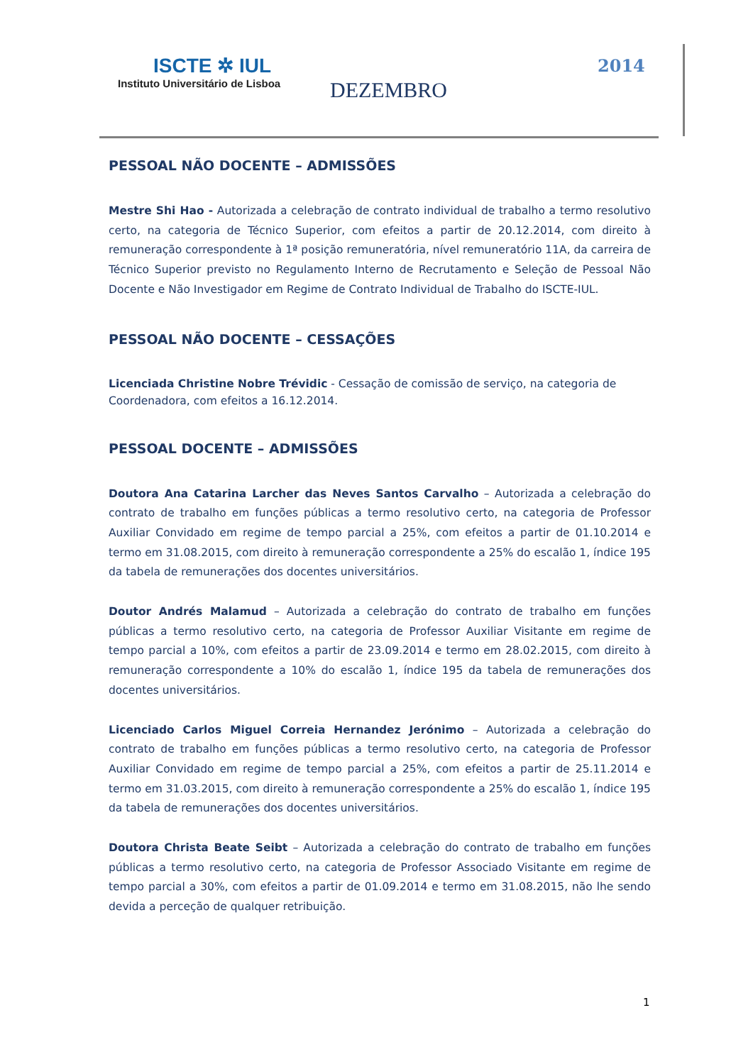ISCTE ✲ IUL
Instituto Universitário de Lisboa
DEZEMBRO
2014
PESSOAL NÃO DOCENTE – ADMISSÕES
Mestre Shi Hao - Autorizada a celebração de contrato individual de trabalho a termo resolutivo certo, na categoria de Técnico Superior, com efeitos a partir de 20.12.2014, com direito à remuneração correspondente à 1ª posição remuneratória, nível remuneratório 11A, da carreira de Técnico Superior previsto no Regulamento Interno de Recrutamento e Seleção de Pessoal Não Docente e Não Investigador em Regime de Contrato Individual de Trabalho do ISCTE-IUL.
PESSOAL NÃO DOCENTE – CESSAÇÕES
Licenciada Christine Nobre Trévidic - Cessação de comissão de serviço, na categoria de Coordenadora, com efeitos a 16.12.2014.
PESSOAL DOCENTE – ADMISSÕES
Doutora Ana Catarina Larcher das Neves Santos Carvalho – Autorizada a celebração do contrato de trabalho em funções públicas a termo resolutivo certo, na categoria de Professor Auxiliar Convidado em regime de tempo parcial a 25%, com efeitos a partir de 01.10.2014 e termo em 31.08.2015, com direito à remuneração correspondente a 25% do escalão 1, índice 195 da tabela de remunerações dos docentes universitários.
Doutor Andrés Malamud – Autorizada a celebração do contrato de trabalho em funções públicas a termo resolutivo certo, na categoria de Professor Auxiliar Visitante em regime de tempo parcial a 10%, com efeitos a partir de 23.09.2014 e termo em 28.02.2015, com direito à remuneração correspondente a 10% do escalão 1, índice 195 da tabela de remunerações dos docentes universitários.
Licenciado Carlos Miguel Correia Hernandez Jerónimo – Autorizada a celebração do contrato de trabalho em funções públicas a termo resolutivo certo, na categoria de Professor Auxiliar Convidado em regime de tempo parcial a 25%, com efeitos a partir de 25.11.2014 e termo em 31.03.2015, com direito à remuneração correspondente a 25% do escalão 1, índice 195 da tabela de remunerações dos docentes universitários.
Doutora Christa Beate Seibt – Autorizada a celebração do contrato de trabalho em funções públicas a termo resolutivo certo, na categoria de Professor Associado Visitante em regime de tempo parcial a 30%, com efeitos a partir de 01.09.2014 e termo em 31.08.2015, não lhe sendo devida a perceção de qualquer retribuição.
1